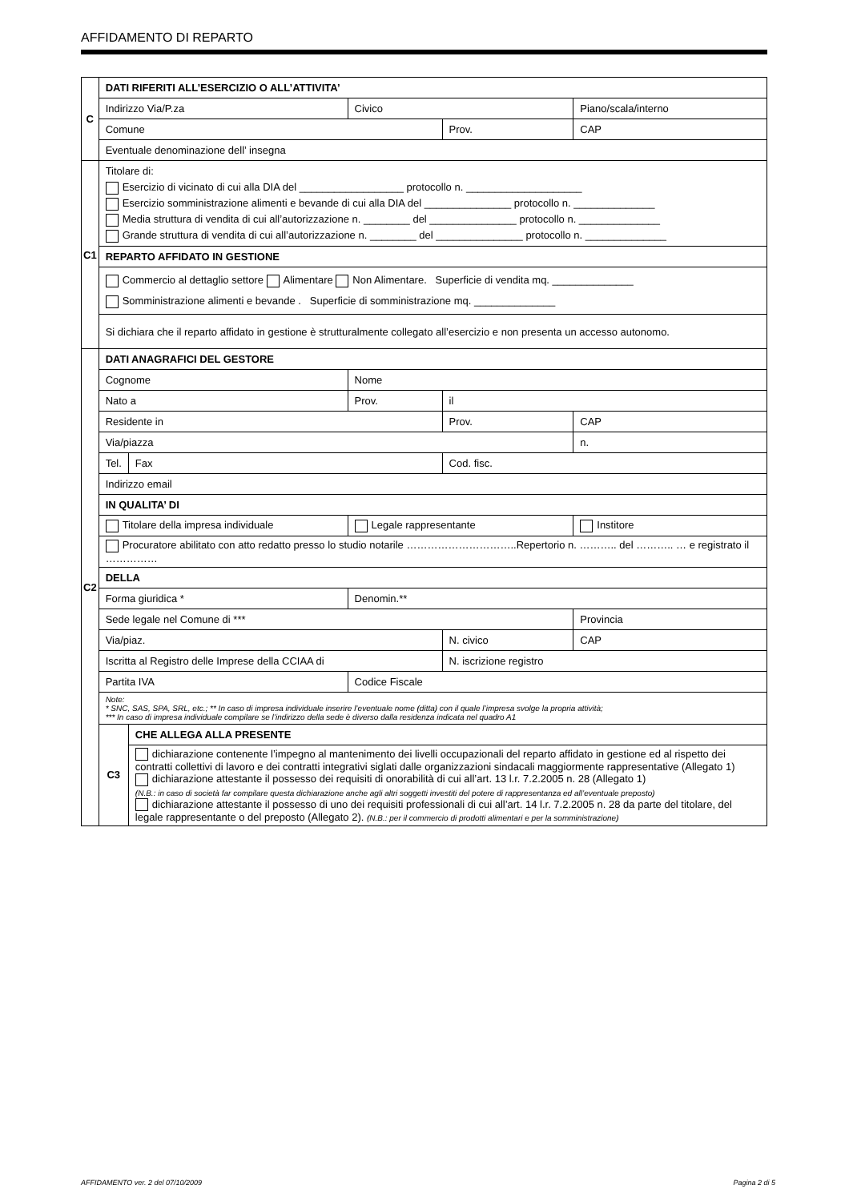AFFIDAMENTO DI REPARTO
| C | DATI RIFERITI ALL’ESERCIZIO O ALL’ATTIVITA’ | | | | | |
| | Indirizzo Via/P.za | | | Civico | | Piano/scala/interno |
| | Comune | | | | Prov. | CAP |
| | Eventuale denominazione dell’ insegna | | | | | |
| C1 | Titolare di: Esercizio di vicinato di cui alla DIA del __________________ protocollo n. ____________________ Esercizio somministrazione alimenti e bevande di cui alla DIA del _______________ protocollo n. ______________ Media struttura di vendita di cui all’autorizzazione n. ________ del _______________ protocollo n. ______________ Grande struttura di vendita di cui all’autorizzazione n. ________ del _______________ protocollo n. ______________ | | | | | |
| | REPARTO AFFIDATO IN GESTIONE | | | | | |
| | Commercio al dettaglio settore Alimentare Non Alimentare. Superficie di vendita mq. ______________ Somministrazione alimenti e bevande . Superficie di somministrazione mq. ______________ | | | | | |
| | Si dichiara che il reparto affidato in gestione è strutturalmente collegato all’esercizio e non presenta un accesso autonomo. | | | | | |
| C2 | DATI ANAGRAFICI DEL GESTORE | | | | | |
| | Cognome | | | Nome | | |
| | Nato a | | | Prov. | il | |
| | Residente in | | | | Prov. | CAP |
| | Via/piazza | | | | | n. |
| | Tel. | Fax | | | Cod. fisc. | |
| | Indirizzo email | | | | | |
| | IN QUALITA’ DI | | | | | |
| | Titolare della impresa individuale | | Legale rappresentante | | | Institore |
| | Procuratore abilitato con atto redatto presso lo studio notarile …………………………..Repertorio n. ……….. del ……….. … e registrato il …………… | | | | | |
| | DELLA | | | | | |
| | Forma giuridica * | | Denomin.** | | | |
| | Sede legale nel Comune di *** | | | | | Provincia |
| | Via/piaz. | | | | N. civico | CAP |
| | Iscritta al Registro delle Imprese della CCIAA di | | | | N. iscrizione registro | |
| | Partita IVA | | | Codice Fiscale | | |
| | Note: * SNC, SAS, SPA, SRL, etc.; ** In caso di impresa individuale inserire l’eventuale nome (ditta) con il quale l’impresa svolge la propria attività; *** In caso di impresa individuale compilare se l’indirizzo della sede è diverso dalla residenza indicata nel quadro A1 | | | | | |
| | C3 | CHE ALLEGA ALLA PRESENTE | | | | |
| | | dichiarazione contenente l’impegno al mantenimento dei livelli occupazionali del reparto affidato in gestione ed al rispetto dei contratti collettivi di lavoro e dei contratti integrativi siglati dalle organizzazioni sindacali maggiormente rappresentative (Allegato 1) dichiarazione attestante il possesso dei requisiti di onorabilità di cui all’art. 13 l.r. 7.2.2005 n. 28 (Allegato 1) (N.B.: in caso di società far compilare questa dichiarazione anche agli altri soggetti investiti del potere di rappresentanza ed all’eventuale preposto) dichiarazione attestante il possesso di uno dei requisiti professionali di cui all’art. 14 l.r. 7.2.2005 n. 28 da parte del titolare, del legale rappresentante o del preposto (Allegato 2). (N.B.: per il commercio di prodotti alimentari e per la somministrazione) | | | | |
AFFIDAMENTO ver. 2 del 07/10/2009
Pagina 2 di 5